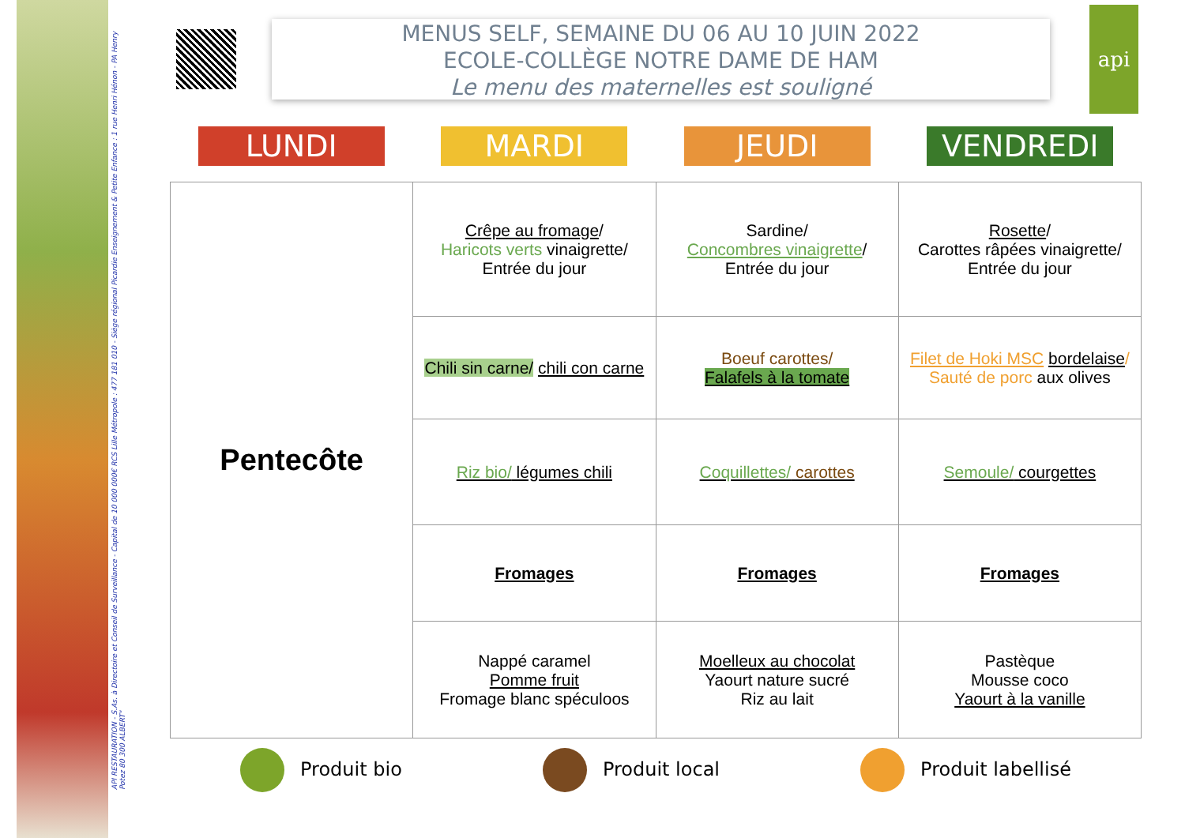API RESTAURATION - S.As. à Directoire et Conseil de Surveillance - Capital de 10 000 000€ RCS Lille Métropole : 477 181 010 - Siège régional Picardie Enseignement & Petite Enfance : 1 rue Henri Hénon - PA Henry Potez 80 300 ALBERT"
MENUS SELF, SEMAINE DU 06 AU 10 JUIN 2022
ECOLE-COLLÈGE NOTRE DAME DE HAM
Le menu des maternelles est souligné
api
LUNDI MARDI JEUDI VENDREDI
| Pentecôte | Crêpe au fromage / Haricots verts vinaigrette/ Entrée du jour | Sardine/ Concombres vinaigrette / Entrée du jour | Rosette / Carottes râpées vinaigrette/ Entrée du jour |
| | Chili sin carne/ chili con carne | Boeuf carottes/ Falafels à la tomate | Filet de Hoki MSC bordelaise / Sauté de porc aux olives |
| | Riz bio/ légumes chili | Coquillettes/ carottes | Semoule/ courgettes |
| | Fromages | Fromages | Fromages |
| | Nappé caramel Pomme fruit Fromage blanc spéculoos | Moelleux au chocolat Yaourt nature sucré Riz au lait | Pastèque Mousse coco Yaourt à la vanille |
Produit bio Produit local Produit labellisé